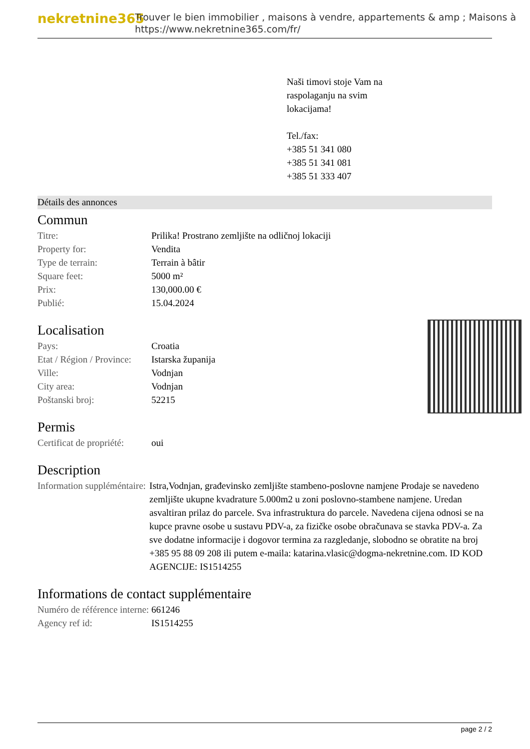nekretnine365
Trouver le bien immobilier , maisons à vendre, appartements & amp ; Maisons à
https://www.nekretnine365.com/fr/
Naši timovi stoje Vam na
raspolaganju na svim
lokacijama!
Tel./fax:
+385 51 341 080
+385 51 341 081
+385 51 333 407
Détails des annonces
Commun
| Titre: | Prilika! Prostrano zemljište na odličnoj lokaciji |
| Property for: | Vendita |
| Type de terrain: | Terrain à bâtir |
| Square feet: | 5000 m² |
| Prix: | 130,000.00 € |
| Publié: | 15.04.2024 |
Localisation
| Pays: | Croatia |
| Etat / Région / Province: | Istarska županija |
| Ville: | Vodnjan |
| City area: | Vodnjan |
| Poštanski broj: | 52215 |
Permis
| Certificat de propriété: | oui |
Description
| Information suppléméntaire: | Istra,Vodnjan, građevinsko zemljište stambeno-poslovne namjene Prodaje se navedeno zemljište ukupne kvadrature 5.000m2 u zoni poslovno-stambene namjene. Uredan asvaltiran prilaz do parcele. Sva infrastruktura do parcele. Navedena cijena odnosi se na kupce pravne osobe u sustavu PDV-a, za fizičke osobe obračunava se stavka PDV-a. Za sve dodatne informacije i dogovor termina za razgledanje, slobodno se obratite na broj +385 95 88 09 208 ili putem e-maila: katarina.vlasic@dogma-nekretnine.com. ID KOD AGENCIJE: IS1514255 |
Informations de contact supplémentaire
| Numéro de référence interne: | 661246 |
| Agency ref id: | IS1514255 |
page 2 / 2